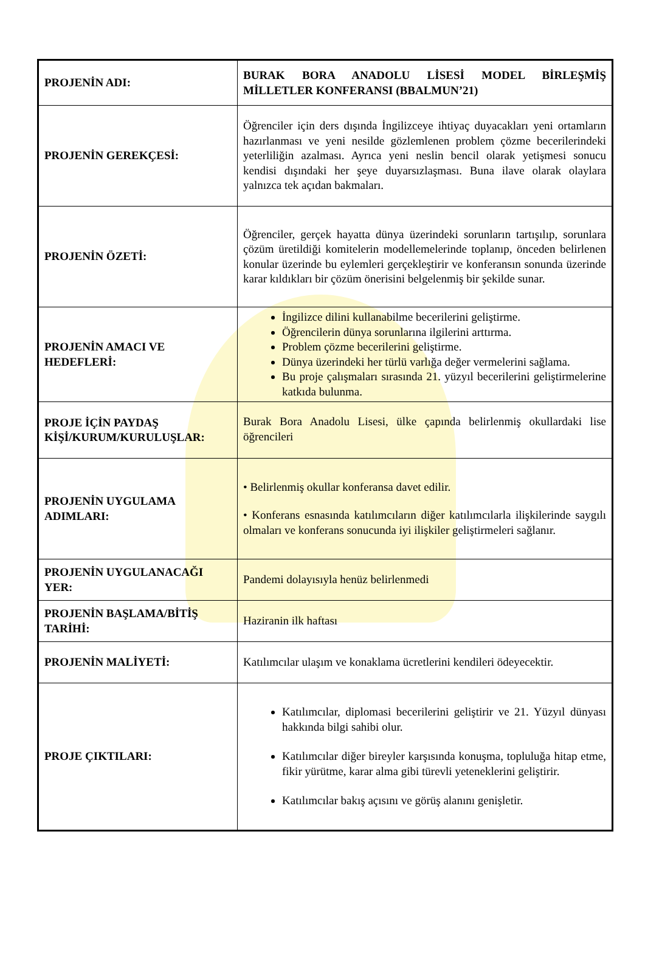| PROJENİN ADI: | BURAK BORA ANADOLU LİSESİ MODEL BİRLEŞMİŞ MİLLETLER KONFERANSI (BBALMUN’21) |
| PROJENİN GEREKÇESİ: | Öğrenciler için ders dışında İngilizceye ihtiyaç duyacakları yeni ortamların hazırlanması ve yeni nesilde gözlemlenen problem çözme becerilerindeki yeterliliğin azalması. Ayrıca yeni neslin bencil olarak yetişmesi sonucu kendisi dışındaki her şeye duyarsızlaşması. Buna ilave olarak olaylara yalnızca tek açıdan bakmaları. |
| PROJENİN ÖZETİ: | Öğrenciler, gerçek hayatta dünya üzerindeki sorunların tartışılıp, sorunlara çözüm üretildiği komitelerin modellemelerinde toplanıp, önceden belirlenen konular üzerinde bu eylemleri gerçekleştirir ve konferansın sonunda üzerinde karar kıldıkları bir çözüm önerisini belgelenmiş bir şekilde sunar. |
| PROJENİN AMACI VE HEDEFLERİ: | İngilizce dilini kullanabilme becerilerini geliştirme. Öğrencilerin dünya sorunlarına ilgilerini arttırma. Problem çözme becerilerini geliştirme. Dünya üzerindeki her türlü varlığa değer vermelerini sağlama. Bu proje çalışmaları sırasında 21. yüzyıl becerilerini geliştirmelerine katkıda bulunma. |
| PROJE İÇİN PAYDAŞ KİŞİ/KURUM/KURULUŞLAR: | Burak Bora Anadolu Lisesi, ülke çapında belirlenmiş okullardaki lise öğrencileri |
| PROJENİN UYGULAMA ADIMLARI: | • Belirlenmiş okullar konferansa davet edilir. • Konferans esnasında katılımcıların diğer katılımcılarla ilişkilerinde saygılı olmaları ve konferans sonucunda iyi ilişkiler geliştirmeleri sağlanır. |
| PROJENİN UYGULANACAĞI YER: | Pandemi dolayısıyla henüz belirlenmedi |
| PROJENİN BAŞLAMA/BİTİŞ TARİHİ: | Haziranin ilk haftası |
| PROJENİN MALİYETİ: | Katılımcılar ulaşım ve konaklama ücretlerini kendileri ödeyecektir. |
| PROJE ÇIKTILARI: | Katılımcılar, diplomasi becerilerini geliştirir ve 21. Yüzyıl dünyası hakkında bilgi sahibi olur. Katılımcılar diğer bireyler karşısında konuşma, topluluğa hitap etme, fikir yürütme, karar alma gibi türevli yeteneklerini geliştirir. Katılımcılar bakış açısını ve görüş alanını genişletir. |